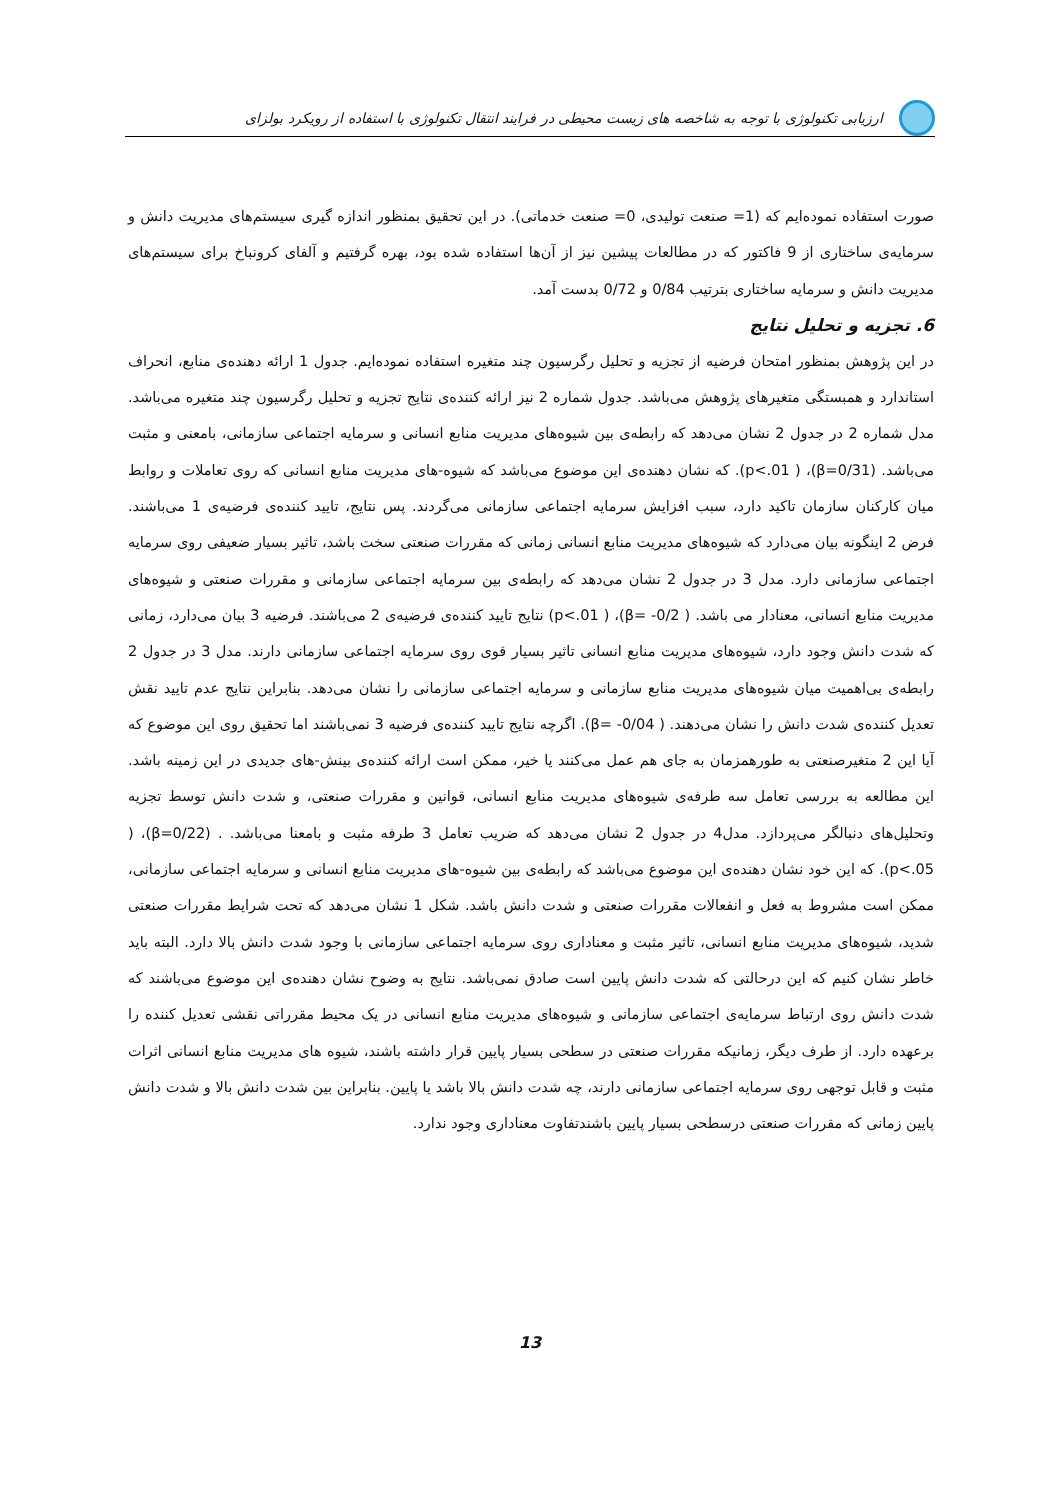ارزیابی تکنولوژی با توجه به شاخصه های زیست محیطی در فرایند انتقال تکنولوژی با استفاده از رویکرد بولزای
صورت استفاده نموده‌ایم که (1= صنعت تولیدی، 0= صنعت خدماتی). در این تحقیق بمنظور اندازه گیری سیستم‌های مدیریت دانش و سرمایه‌ی ساختاری از 9 فاکتور که در مطالعات پیشین نیز از آن‌ها استفاده شده بود، بهره گرفتیم و آلفای کرونباخ برای سیستم‌های مدیریت دانش و سرمایه ساختاری بترتیب 0/84 و 0/72 بدست آمد.
6. تجزیه و تحلیل نتایج
در این پژوهش بمنظور امتحان فرضیه از تجزیه و تحلیل رگرسیون چند متغیره استفاده نموده‌ایم. جدول 1 ارائه دهنده‌ی منابع، انحراف استاندارد و همبستگی متغیرهای پژوهش می‌باشد. جدول شماره 2 نیز ارائه کننده‌ی نتایج تجزیه و تحلیل رگرسیون چند متغیره می‌باشد. مدل شماره 2 در جدول 2 نشان می‌دهد که رابطه‌ی بین شیوه‌های مدیریت منابع انسانی و سرمایه اجتماعی سازمانی، بامعنی و مثبت می‌باشد. (β=0/31)، ( p<.01). که نشان دهنده‌ی این موضوع می‌باشد که شیوه-های مدیریت منابع انسانی که روی تعاملات و روابط میان کارکنان سازمان تاکید دارد، سبب افزایش سرمایه اجتماعی سازمانی می‌گردند. پس نتایج، تایید کننده‌ی فرضیه‌ی 1 می‌باشند. فرض 2 اینگونه بیان می‌دارد که شیوه‌های مدیریت منابع انسانی زمانی که مقررات صنعتی سخت باشد، تاثیر بسیار ضعیفی روی سرمایه اجتماعی سازمانی دارد. مدل 3 در جدول 2 نشان می‌دهد که رابطه‌ی بین سرمایه اجتماعی سازمانی و مقررات صنعتی و شیوه‌های مدیریت منابع انسانی، معنادار می باشد. ( β= -0/2)، ( p<.01) نتایج تایید کننده‌ی فرضیه‌ی 2 می‌باشند. فرضیه 3 بیان می‌دارد، زمانی که شدت دانش وجود دارد، شیوه‌های مدیریت منابع انسانی تاثیر بسیار قوی روی سرمایه اجتماعی سازمانی دارند. مدل 3 در جدول 2 رابطه‌ی بی‌اهمیت میان شیوه‌های مدیریت منابع سازمانی و سرمایه اجتماعی سازمانی را نشان می‌دهد. بنابراین نتایج عدم تایید نقش تعدیل کننده‌ی شدت دانش را نشان می‌دهند. ( β= -0/04). اگرچه نتایج تایید کننده‌ی فرضیه 3 نمی‌باشند اما تحقیق روی این موضوع که آیا این 2 متغیرصنعتی به طورهمزمان به جای هم عمل می‌کنند یا خیر، ممکن است ارائه کننده‌ی بینش-های جدیدی در این زمینه باشد. این مطالعه به بررسی تعامل سه طرفه‌ی شیوه‌های مدیریت منابع انسانی، قوانین و مقررات صنعتی، و شدت دانش توسط تجزیه وتحلیل‌های دنبالگر می‌پردازد. مدل4 در جدول 2 نشان می‌دهد که ضریب تعامل 3 طرفه مثبت و بامعنا می‌باشد. . (β=0/22)، ( p<.05). که این خود نشان دهنده‌ی این موضوع می‌باشد که رابطه‌ی بین شیوه-های مدیریت منابع انسانی و سرمایه اجتماعی سازمانی، ممکن است مشروط به فعل و انفعالات مقررات صنعتی و شدت دانش باشد. شکل 1 نشان می‌دهد که تحت شرایط مقررات صنعتی شدید، شیوه‌های مدیریت منابع انسانی، تاثیر مثبت و معناداری روی سرمایه اجتماعی سازمانی با وجود شدت دانش بالا دارد. البته باید خاطر نشان کنیم که این درحالتی که شدت دانش پایین است صادق نمی‌باشد. نتایج به وضوح نشان دهنده‌ی این موضوع می‌باشند که شدت دانش روی ارتباط سرمایه‌ی اجتماعی سازمانی و شیوه‌های مدیریت منابع انسانی در یک محیط مقرراتی نقشی تعدیل کننده را برعهده دارد. از طرف دیگر، زمانیکه مقررات صنعتی در سطحی بسیار پایین قرار داشته باشند، شیوه های مدیریت منابع انسانی اثرات مثبت و قابل توجهی روی سرمایه اجتماعی سازمانی دارند، چه شدت دانش بالا باشد یا پایین. بنابراین بین شدت دانش بالا و شدت دانش پایین زمانی که مقررات صنعتی درسطحی بسیار پایین باشندتفاوت معناداری وجود ندارد.
13